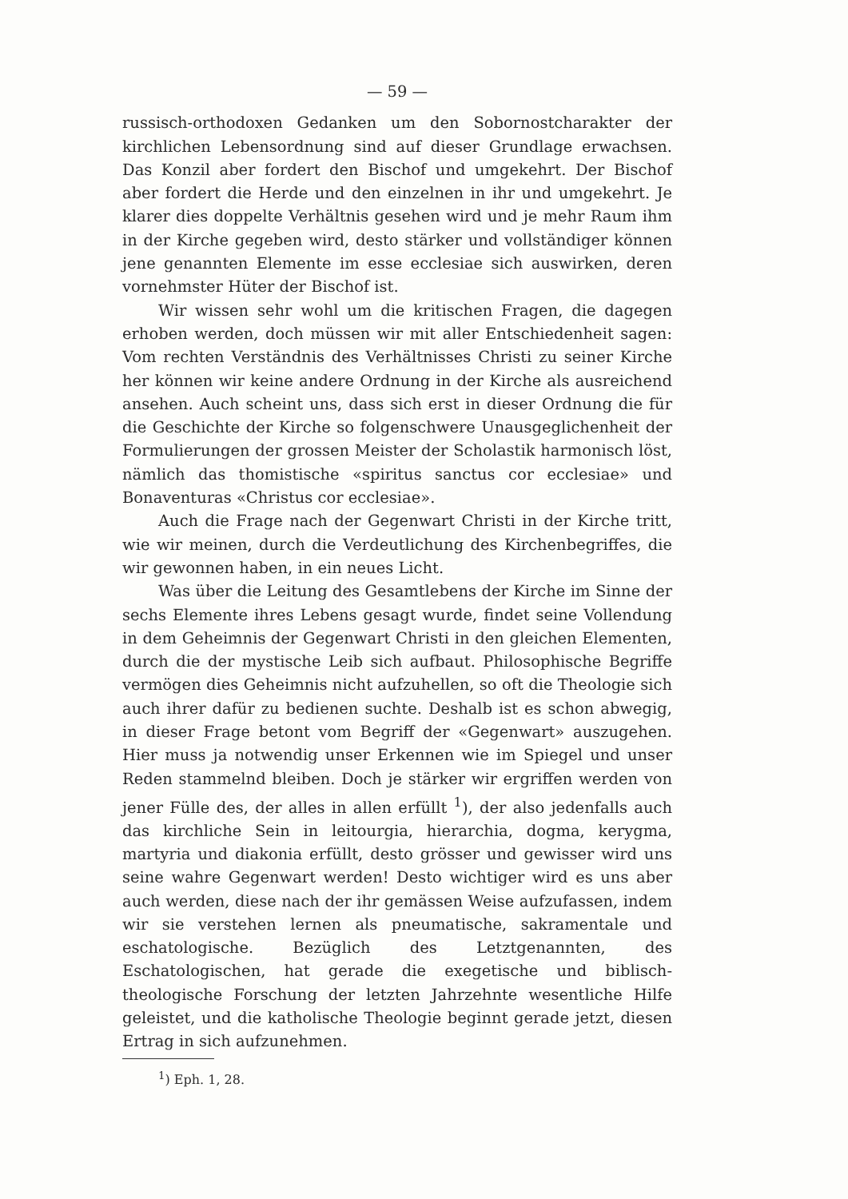— 59 —
russisch-orthodoxen Gedanken um den Sobornostcharakter der kirchlichen Lebensordnung sind auf dieser Grundlage erwachsen. Das Konzil aber fordert den Bischof und umgekehrt. Der Bischof aber fordert die Herde und den einzelnen in ihr und umgekehrt. Je klarer dies doppelte Verhältnis gesehen wird und je mehr Raum ihm in der Kirche gegeben wird, desto stärker und vollständiger können jene genannten Elemente im esse ecclesiae sich auswirken, deren vornehmster Hüter der Bischof ist.
Wir wissen sehr wohl um die kritischen Fragen, die dagegen erhoben werden, doch müssen wir mit aller Entschiedenheit sagen: Vom rechten Verständnis des Verhältnisses Christi zu seiner Kirche her können wir keine andere Ordnung in der Kirche als ausreichend ansehen. Auch scheint uns, dass sich erst in dieser Ordnung die für die Geschichte der Kirche so folgenschwere Unausgeglichenheit der Formulierungen der grossen Meister der Scholastik harmonisch löst, nämlich das thomistische «spiritus sanctus cor ecclesiae» und Bonaventuras «Christus cor ecclesiae».
Auch die Frage nach der Gegenwart Christi in der Kirche tritt, wie wir meinen, durch die Verdeutlichung des Kirchenbegriffes, die wir gewonnen haben, in ein neues Licht.
Was über die Leitung des Gesamtlebens der Kirche im Sinne der sechs Elemente ihres Lebens gesagt wurde, findet seine Vollendung in dem Geheimnis der Gegenwart Christi in den gleichen Elementen, durch die der mystische Leib sich aufbaut. Philosophische Begriffe vermögen dies Geheimnis nicht aufzuhellen, so oft die Theologie sich auch ihrer dafür zu bedienen suchte. Deshalb ist es schon abwegig, in dieser Frage betont vom Begriff der «Gegenwart» auszugehen. Hier muss ja notwendig unser Erkennen wie im Spiegel und unser Reden stammelnd bleiben. Doch je stärker wir ergriffen werden von jener Fülle des, der alles in allen erfüllt <sup>1</sup>), der also jedenfalls auch das kirchliche Sein in leitourgia, hierarchia, dogma, kerygma, martyria und diakonia erfüllt, desto grösser und gewisser wird uns seine wahre Gegenwart werden! Desto wichtiger wird es uns aber auch werden, diese nach der ihr gemässen Weise aufzufassen, indem wir sie verstehen lernen als pneumatische, sakramentale und eschatologische. Bezüglich des Letztgenannten, des Eschatologischen, hat gerade die exegetische und biblisch-theologische Forschung der letzten Jahrzehnte wesentliche Hilfe geleistet, und die katholische Theologie beginnt gerade jetzt, diesen Ertrag in sich aufzunehmen.
<sup>1</sup>) Eph. 1, 28.